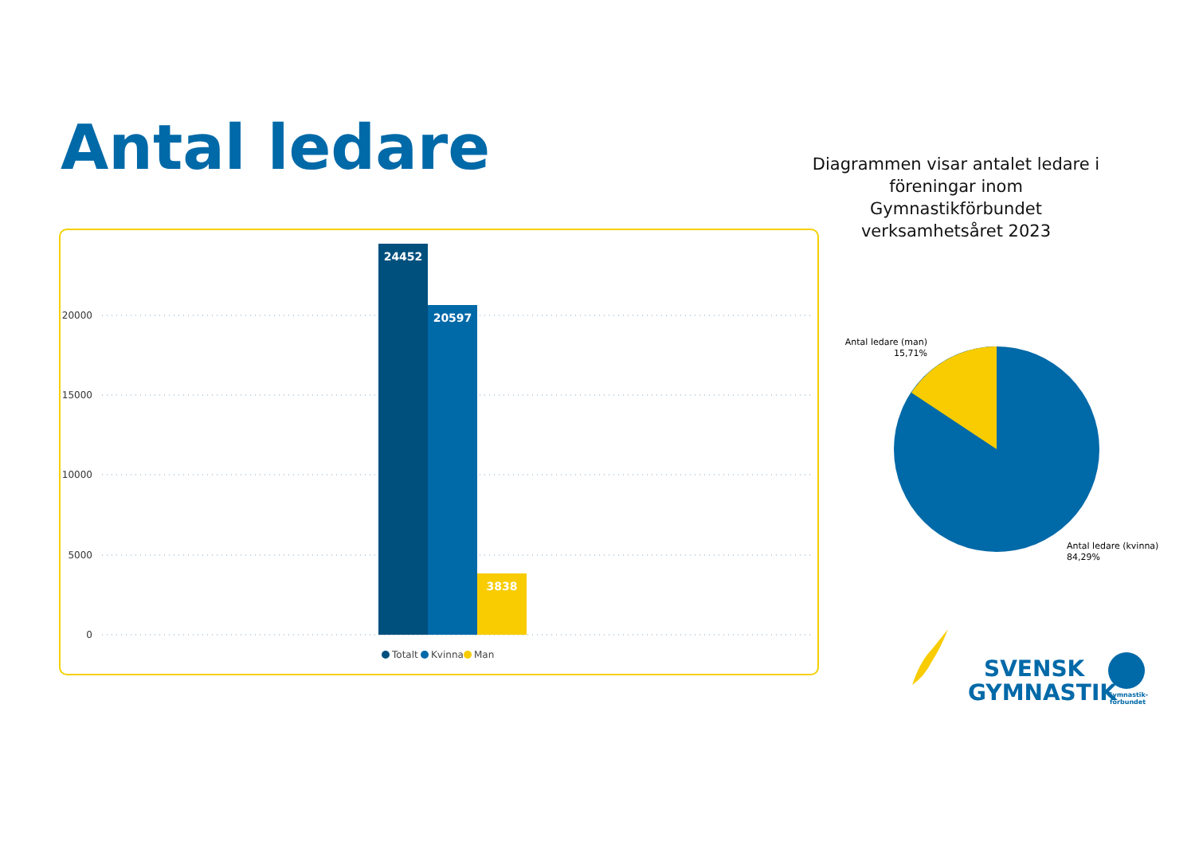Antal ledare
Diagrammen visar antalet ledare i föreningar inom Gymnastikförbundet verksamhetsåret 2023
20000
15000
10000
5000
0
24452
20597
3838
Totalt
Kvinna
Man
Antal ledare (man)
15,71%
Antal ledare (kvinna)
84,29%
SVENSK
GYMNASTIK
Gymnastik-
förbundet